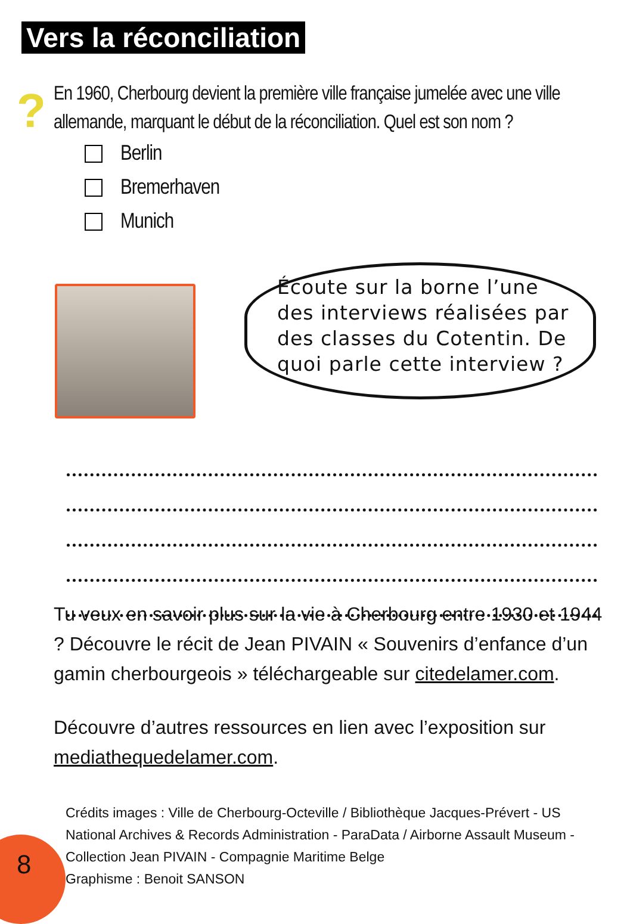Vers la réconciliation
?
En 1960, Cherbourg devient la première ville française jumelée avec une ville allemande, marquant le début de la réconciliation. Quel est son nom ?
Berlin
Bremerhaven
Munich
Écoute sur la borne l’une des interviews réalisées par des classes du Cotentin. De quoi parle cette interview ?
Tu veux en savoir plus sur la vie à Cherbourg entre 1930 et 1944 ? Découvre le récit de Jean PIVAIN « Souvenirs d’enfance d’un gamin cherbourgeois » téléchargeable sur citedelamer.com.
Découvre d’autres ressources en lien avec l’exposition sur mediathequedelamer.com.
8
Crédits images : Ville de Cherbourg-Octeville / Bibliothèque Jacques-Prévert - US National Archives & Records Administration - ParaData / Airborne Assault Museum - Collection Jean PIVAIN - Compagnie Maritime Belge
Graphisme : Benoit SANSON